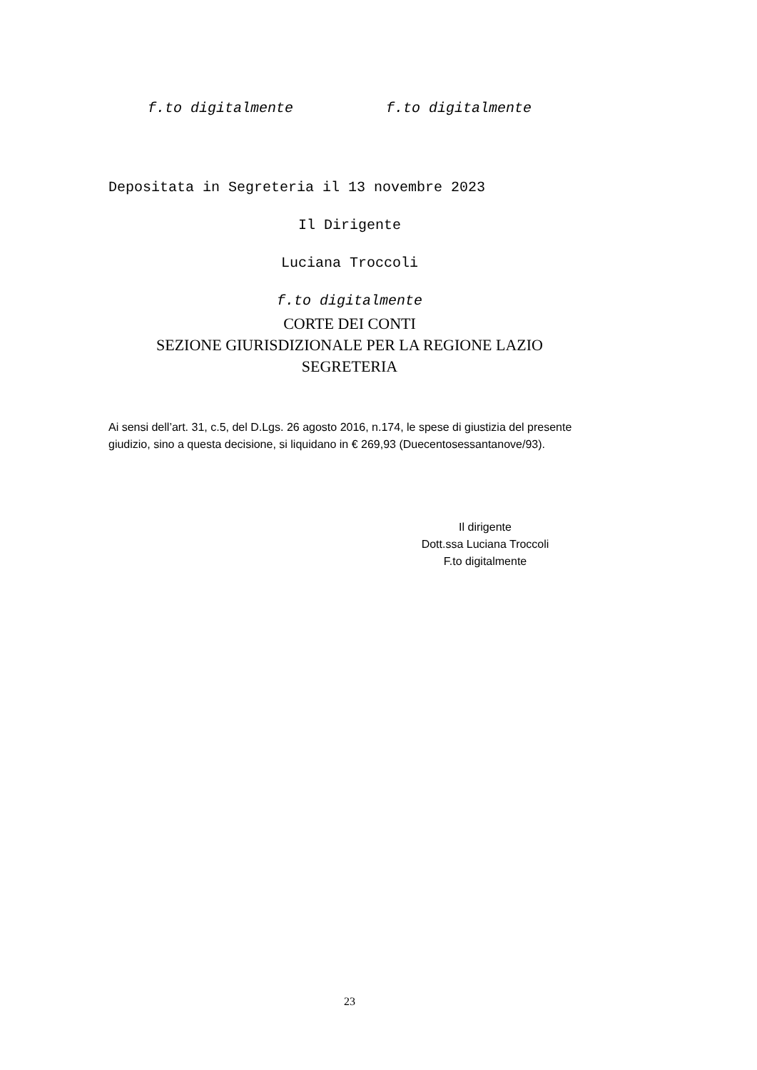f.to digitalmente f.to digitalmente
Depositata in Segreteria il 13 novembre 2023
Il Dirigente
Luciana Troccoli
f.to digitalmente
CORTE DEI CONTI
SEZIONE GIURISDIZIONALE PER LA REGIONE LAZIO
SEGRETERIA
Ai sensi dell’art. 31, c.5, del D.Lgs. 26 agosto 2016, n.174, le spese di giustizia del presente giudizio, sino a questa decisione, si liquidano in € 269,93 (Duecentosessantanove/93).
Il dirigente
Dott.ssa Luciana Troccoli
F.to digitalmente
23